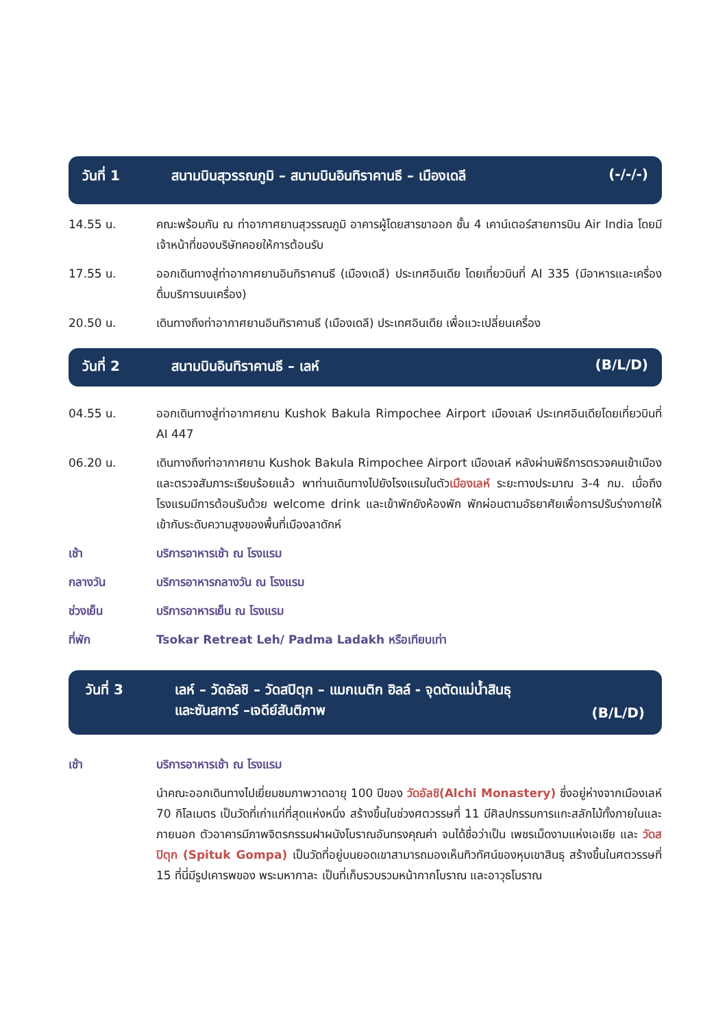วันที่ 1 สนามบินสุวรรณภูมิ – สนามบินอินทิราคานธี – เมืองเดลี
(-/-/-)
14.55 น. คณะพร้อมกัน ณ ท่าอากาศยานสุวรรณภูมิ อาคารผู้โดยสารขาออก ชั้น 4 เคาน์เตอร์สายการบิน Air India โดยมีเจ้าหน้าที่ของบริษัทคอยให้การต้อนรับ
17.55 น. ออกเดินทางสู่ท่าอากาศยานอินทิราคานธี (เมืองเดลี) ประเทศอินเดีย โดยเที่ยวบินที่ AI 335 (มีอาหารและเครื่องดื่มบริการบนเครื่อง)
20.50 น. เดินทางถึงท่าอากาศยานอินทิราคานธี (เมืองเดลี) ประเทศอินเดีย เพื่อแวะเปลี่ยนเครื่อง
วันที่ 2 สนามบินอินทิราคานธี – เลห์ (B/L/D)
04.55 น. ออกเดินทางสู่ท่าอากาศยาน Kushok Bakula Rimpochee Airport เมืองเลห์ ประเทศอินเดียโดยเที่ยวบินที่ AI 447
06.20 น. เดินทางถึงท่าอากาศยาน Kushok Bakula Rimpochee Airport เมืองเลห์ หลังผ่านพิธีการตรวจคนเข้าเมืองและตรวจสัมภาระเรียบร้อยแล้ว พาท่านเดินทางไปยังโรงแรมในตัวเมืองเลห์ ระยะทางประมาณ 3-4 กม. เมื่อถึงโรงแรมมีการต้อนรับด้วย welcome drink และเข้าพักยังห้องพัก พักผ่อนตามอัธยาศัยเพื่อการปรับร่างกายให้เข้ากับระดับความสูงของพื้นที่เมืองลาดักห์
เช้า บริการอาหารเช้า ณ โรงแรม
กลางวัน บริการอาหารกลางวัน ณ โรงแรม
ช่วงเย็น บริการอาหารเย็น ณ โรงแรม
ที่พัก Tsokar Retreat Leh/ Padma Ladakh หรือเทียบเท่า
วันที่ 3 เลห์ – วัดอัลชิ – วัดสปิตุก – แมกเนติก ฮิลล์ - จุดตัดแม่น้ำสินธุ
และซันสการ์ –เจดีย์สันติภาพ
(B/L/D)
เช้า บริการอาหารเช้า ณ โรงแรม
นำคณะออกเดินทางไปเยี่ยมชมภาพวาดอายุ 100 ปีของ วัดอัลชิ(Alchi Monastery) ซึ่งอยู่ห่างจากเมืองเลห์ 70 กิโลเมตร เป็นวัดที่เก่าแก่ที่สุดแห่งหนึ่ง สร้างขึ้นในช่วงศตวรรษที่ 11 มีศิลปกรรมการแกะสลักไม้ทั้งภายในและภายนอก ตัวอาคารมีภาพจิตรกรรมฝาผนังโบราณอันทรงคุณค่า จนได้ชื่อว่าเป็น เพชรเม็ดงามแห่งเอเชีย และ วัดสปิตุก (Spituk Gompa) เป็นวัดที่อยู่บนยอดเขาสามารถมองเห็นทิวทัศน์ของหุบเขาสินธุ สร้างขึ้นในศตวรรษที่ 15 ที่นี่มีรูปเคารพของ พระมหากาละ เป็นที่เก็บรวบรวมหน้ากากโบราณ และอาวุธโบราณ